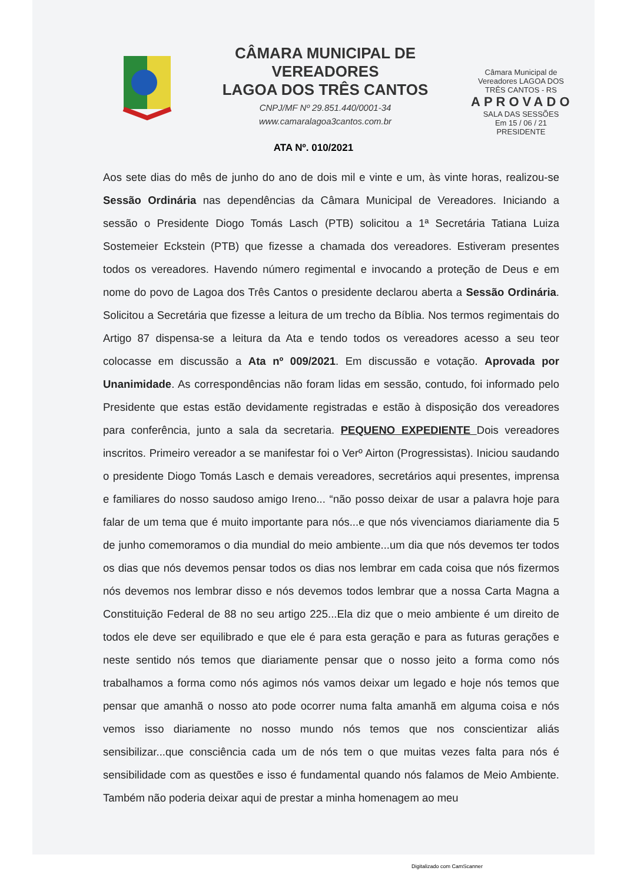CÂMARA MUNICIPAL DE VEREADORES
LAGOA DOS TRÊS CANTOS
CNPJ/MF Nº 29.851.440/0001-34
www.camaralagoa3cantos.com.br
Câmara Municipal de Vereadores LAGOA DOS TRÊS CANTOS - RS
APROVADO
SALA DAS SESSÕES
Em 15 / 06 / 21
PRESIDENTE
ATA Nº. 010/2021
Aos sete dias do mês de junho do ano de dois mil e vinte e um, às vinte horas, realizou-se Sessão Ordinária nas dependências da Câmara Municipal de Vereadores. Iniciando a sessão o Presidente Diogo Tomás Lasch (PTB) solicitou a 1ª Secretária Tatiana Luiza Sostemeier Eckstein (PTB) que fizesse a chamada dos vereadores. Estiveram presentes todos os vereadores. Havendo número regimental e invocando a proteção de Deus e em nome do povo de Lagoa dos Três Cantos o presidente declarou aberta a Sessão Ordinária. Solicitou a Secretária que fizesse a leitura de um trecho da Bíblia. Nos termos regimentais do Artigo 87 dispensa-se a leitura da Ata e tendo todos os vereadores acesso a seu teor colocasse em discussão a Ata nº 009/2021. Em discussão e votação. Aprovada por Unanimidade. As correspondências não foram lidas em sessão, contudo, foi informado pelo Presidente que estas estão devidamente registradas e estão à disposição dos vereadores para conferência, junto a sala da secretaria. PEQUENO EXPEDIENTE Dois vereadores inscritos. Primeiro vereador a se manifestar foi o Verº Airton (Progressistas). Iniciou saudando o presidente Diogo Tomás Lasch e demais vereadores, secretários aqui presentes, imprensa e familiares do nosso saudoso amigo Ireno... “não posso deixar de usar a palavra hoje para falar de um tema que é muito importante para nós...e que nós vivenciamos diariamente dia 5 de junho comemoramos o dia mundial do meio ambiente...um dia que nós devemos ter todos os dias que nós devemos pensar todos os dias nos lembrar em cada coisa que nós fizermos nós devemos nos lembrar disso e nós devemos todos lembrar que a nossa Carta Magna a Constituição Federal de 88 no seu artigo 225...Ela diz que o meio ambiente é um direito de todos ele deve ser equilibrado e que ele é para esta geração e para as futuras gerações e neste sentido nós temos que diariamente pensar que o nosso jeito a forma como nós trabalhamos a forma como nós agimos nós vamos deixar um legado e hoje nós temos que pensar que amanhã o nosso ato pode ocorrer numa falta amanhã em alguma coisa e nós vemos isso diariamente no nosso mundo nós temos que nos conscientizar aliás sensibilizar...que consciência cada um de nós tem o que muitas vezes falta para nós é sensibilidade com as questões e isso é fundamental quando nós falamos de Meio Ambiente. Também não poderia deixar aqui de prestar a minha homenagem ao meu
Digitalizado com CamScanner